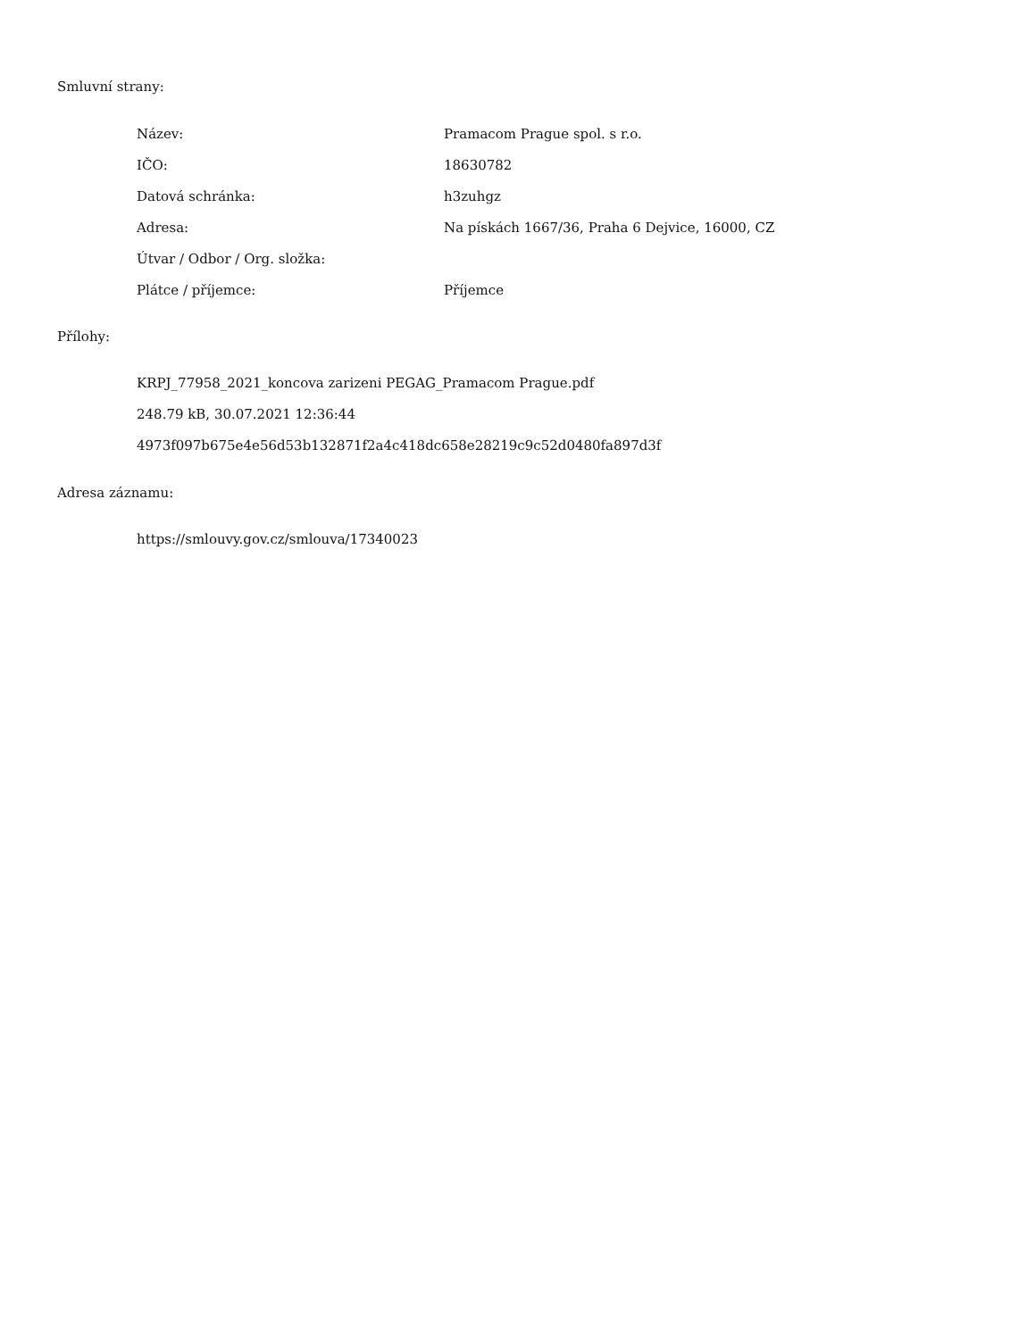Smluvní strany:
| Název: | Pramacom Prague spol. s r.o. |
| IČO: | 18630782 |
| Datová schránka: | h3zuhgz |
| Adresa: | Na pískách 1667/36, Praha 6 Dejvice, 16000, CZ |
| Útvar / Odbor / Org. složka: | |
| Plátce / příjemce: | Příjemce |
Přílohy:
KRPJ_77958_2021_koncova zarizeni PEGAG_Pramacom Prague.pdf
248.79 kB, 30.07.2021 12:36:44
4973f097b675e4e56d53b132871f2a4c418dc658e28219c9c52d0480fa897d3f
Adresa záznamu:
https://smlouvy.gov.cz/smlouva/17340023